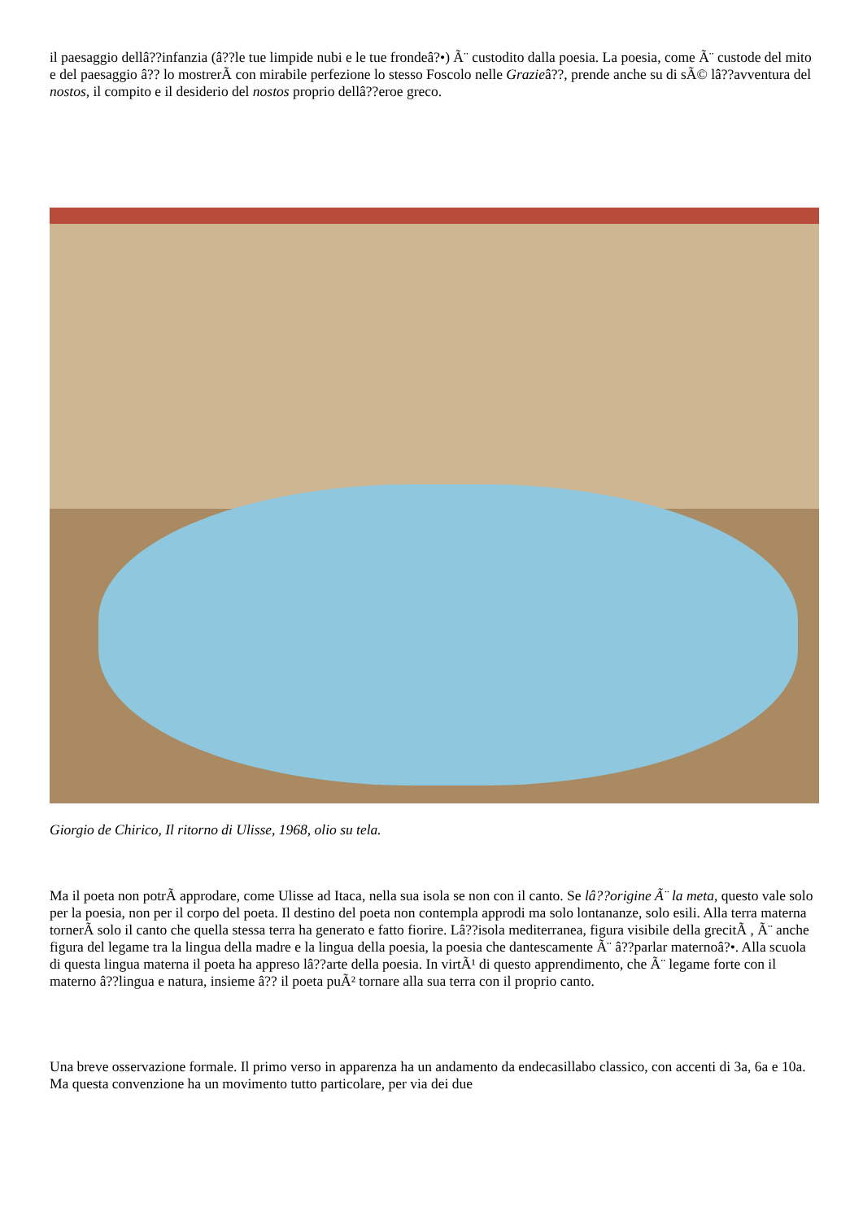il paesaggio dellâ??infanzia (â??le tue limpide nubi e le tue frondeâ?•) Ã¨ custodito dalla poesia. La poesia, come Ã¨ custode del mito e del paesaggio â?? lo mostrerÃ con mirabile perfezione lo stesso Foscolo nelle Grazieâ??, prende anche su di sÃ© lâ??avventura del nostos, il compito e il desiderio del nostos proprio dellâ??eroe greco.
Giorgio de Chirico, Il ritorno di Ulisse, 1968, olio su tela.
Ma il poeta non potrÃ approdare, come Ulisse ad Itaca, nella sua isola se non con il canto. Se lâ??origine Ã¨ la meta, questo vale solo per la poesia, non per il corpo del poeta. Il destino del poeta non contempla approdi ma solo lontananze, solo esili. Alla terra materna tornerÃ solo il canto che quella stessa terra ha generato e fatto fiorire. Lâ??isola mediterranea, figura visibile della grecitÃ , Ã¨ anche figura del legame tra la lingua della madre e la lingua della poesia, la poesia che dantescamente Ã¨ â??parlar maternoâ?•. Alla scuola di questa lingua materna il poeta ha appreso lâ??arte della poesia. In virtÃ¹ di questo apprendimento, che Ã¨ legame forte con il materno â??lingua e natura, insieme â?? il poeta puÃ² tornare alla sua terra con il proprio canto.
Una breve osservazione formale. Il primo verso in apparenza ha un andamento da endecasillabo classico, con accenti di 3a, 6a e 10a. Ma questa convenzione ha un movimento tutto particolare, per via dei due